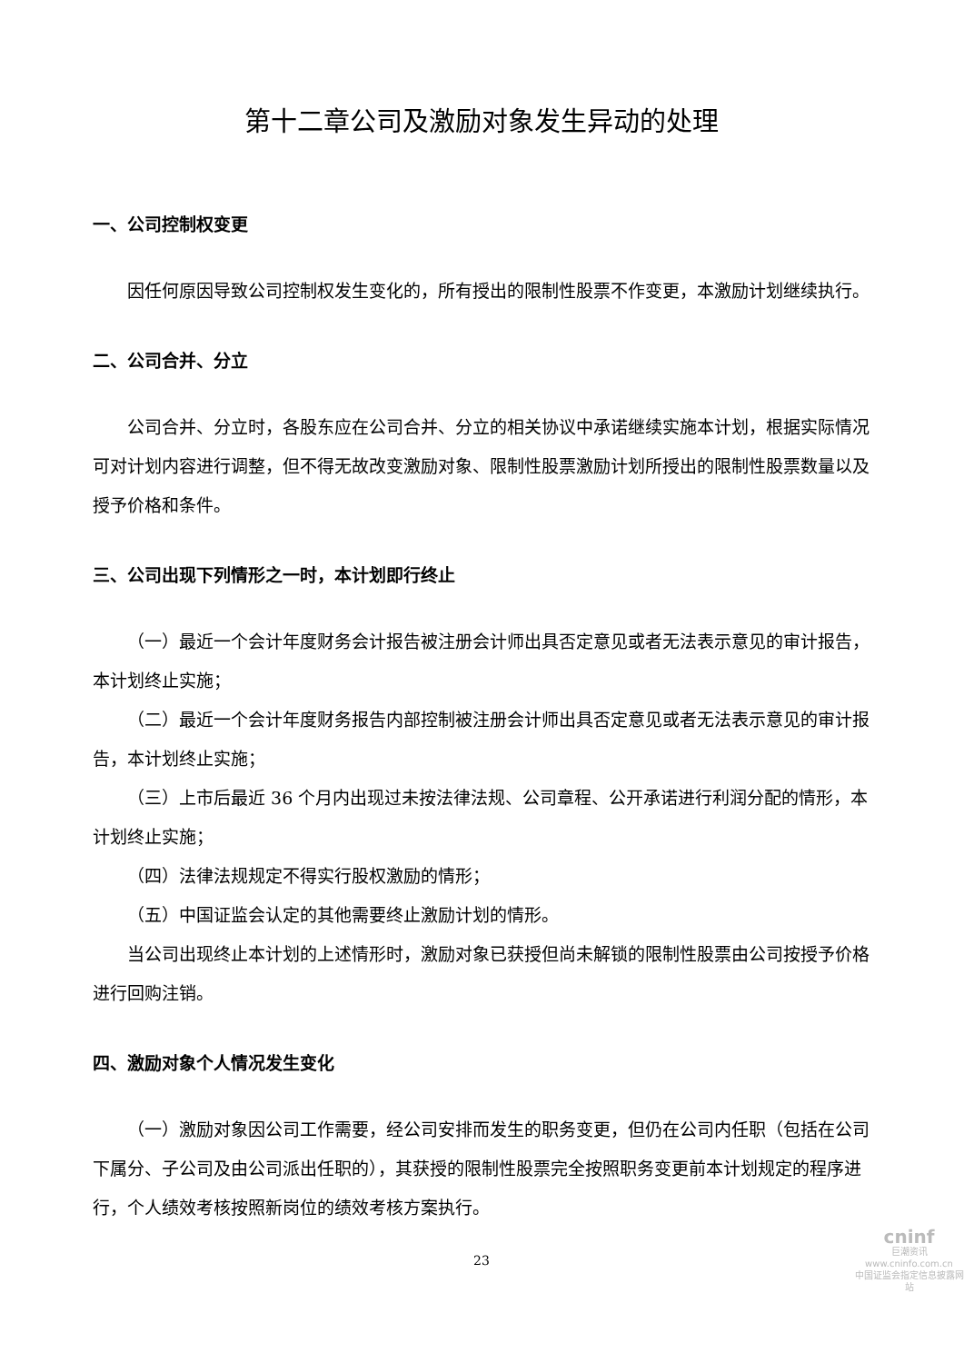第十二章公司及激励对象发生异动的处理
一、公司控制权变更
因任何原因导致公司控制权发生变化的，所有授出的限制性股票不作变更，本激励计划继续执行。
二、公司合并、分立
公司合并、分立时，各股东应在公司合并、分立的相关协议中承诺继续实施本计划，根据实际情况可对计划内容进行调整，但不得无故改变激励对象、限制性股票激励计划所授出的限制性股票数量以及授予价格和条件。
三、公司出现下列情形之一时，本计划即行终止
（一）最近一个会计年度财务会计报告被注册会计师出具否定意见或者无法表示意见的审计报告，本计划终止实施；
（二）最近一个会计年度财务报告内部控制被注册会计师出具否定意见或者无法表示意见的审计报告，本计划终止实施；
（三）上市后最近 36 个月内出现过未按法律法规、公司章程、公开承诺进行利润分配的情形，本计划终止实施；
（四）法律法规规定不得实行股权激励的情形；
（五）中国证监会认定的其他需要终止激励计划的情形。
当公司出现终止本计划的上述情形时，激励对象已获授但尚未解锁的限制性股票由公司按授予价格进行回购注销。
四、激励对象个人情况发生变化
（一）激励对象因公司工作需要，经公司安排而发生的职务变更，但仍在公司内任职（包括在公司下属分、子公司及由公司派出任职的），其获授的限制性股票完全按照职务变更前本计划规定的程序进行，个人绩效考核按照新岗位的绩效考核方案执行。
23
cninf
巨潮资讯
www.cninfo.com.cn
中国证监会指定信息披露网站